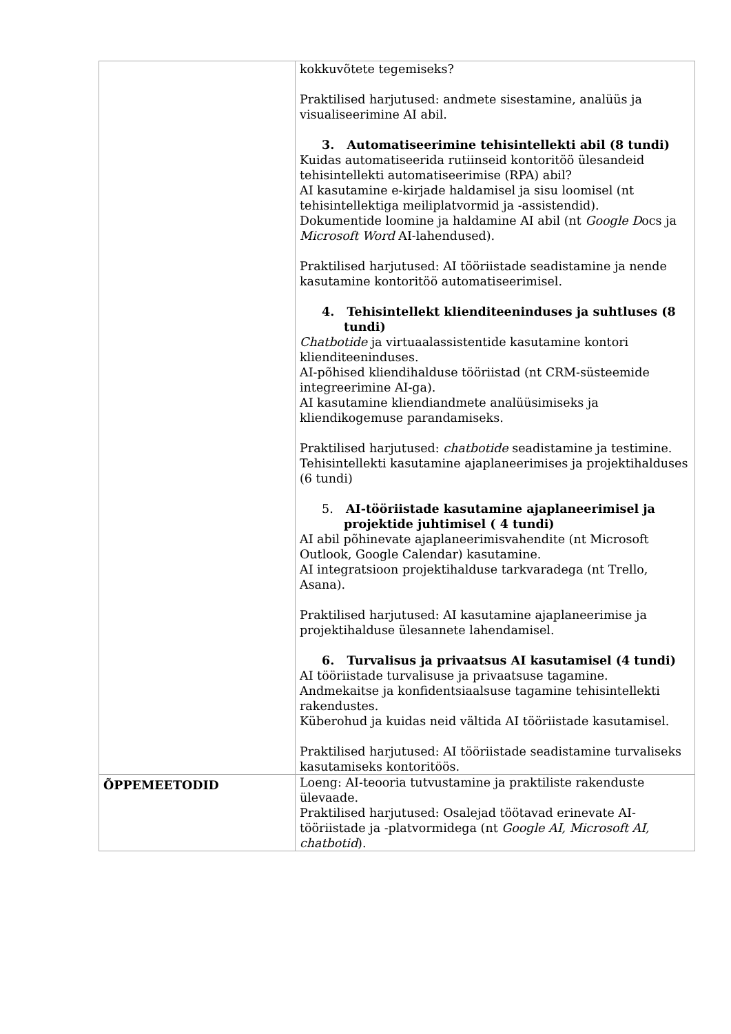| | kokkuvõtete tegemiseks? Praktilised harjutused: andmete sisestamine, analüüs ja visualiseerimine AI abil. 3. Automatiseerimine tehisintellekti abil (8 tundi) Kuidas automatiseerida rutiinseid kontoritöö ülesandeid tehisintellekti automatiseerimise (RPA) abil? AI kasutamine e-kirjade haldamisel ja sisu loomisel (nt tehisintellektiga meiliplatvormid ja -assistendid). Dokumentide loomine ja haldamine AI abil (nt Google D ocs ja Microsoft Word AI-lahendused). Praktilised harjutused: AI tööriistade seadistamine ja nende kasutamine kontoritöö automatiseerimisel. 4. Tehisintellekt klienditeeninduses ja suhtluses (8 tundi) Chatbotide ja virtuaalassistentide kasutamine kontori klienditeeninduses. AI-põhised kliendihalduse tööriistad (nt CRM-süsteemide integreerimine AI-ga). AI kasutamine kliendiandmete analüüsimiseks ja kliendikogemuse parandamiseks. Praktilised harjutused: chatbotide seadistamine ja testimine. Tehisintellekti kasutamine ajaplaneerimises ja projektihalduses (6 tundi) 5. AI-tööriistade kasutamine ajaplaneerimisel ja projektide juhtimisel ( 4 tundi) AI abil põhinevate ajaplaneerimisvahendite (nt Microsoft Outlook, Google Calendar) kasutamine. AI integratsioon projektihalduse tarkvaradega (nt Trello, Asana). Praktilised harjutused: AI kasutamine ajaplaneerimise ja projektihalduse ülesannete lahendamisel. 6. Turvalisus ja privaatsus AI kasutamisel (4 tundi) AI tööriistade turvalisuse ja privaatsuse tagamine. Andmekaitse ja konfidentsiaalsuse tagamine tehisintellekti rakendustes. Küberohud ja kuidas neid vältida AI tööriistade kasutamisel. Praktilised harjutused: AI tööriistade seadistamine turvaliseks kasutamiseks kontoritöös. |
| ÕPPEMEETODID | Loeng: AI-teooria tutvustamine ja praktiliste rakenduste ülevaade. Praktilised harjutused: Osalejad töötavad erinevate AI-tööriistade ja -platvormidega (nt Google AI, Microsoft AI, chatbotid ). |